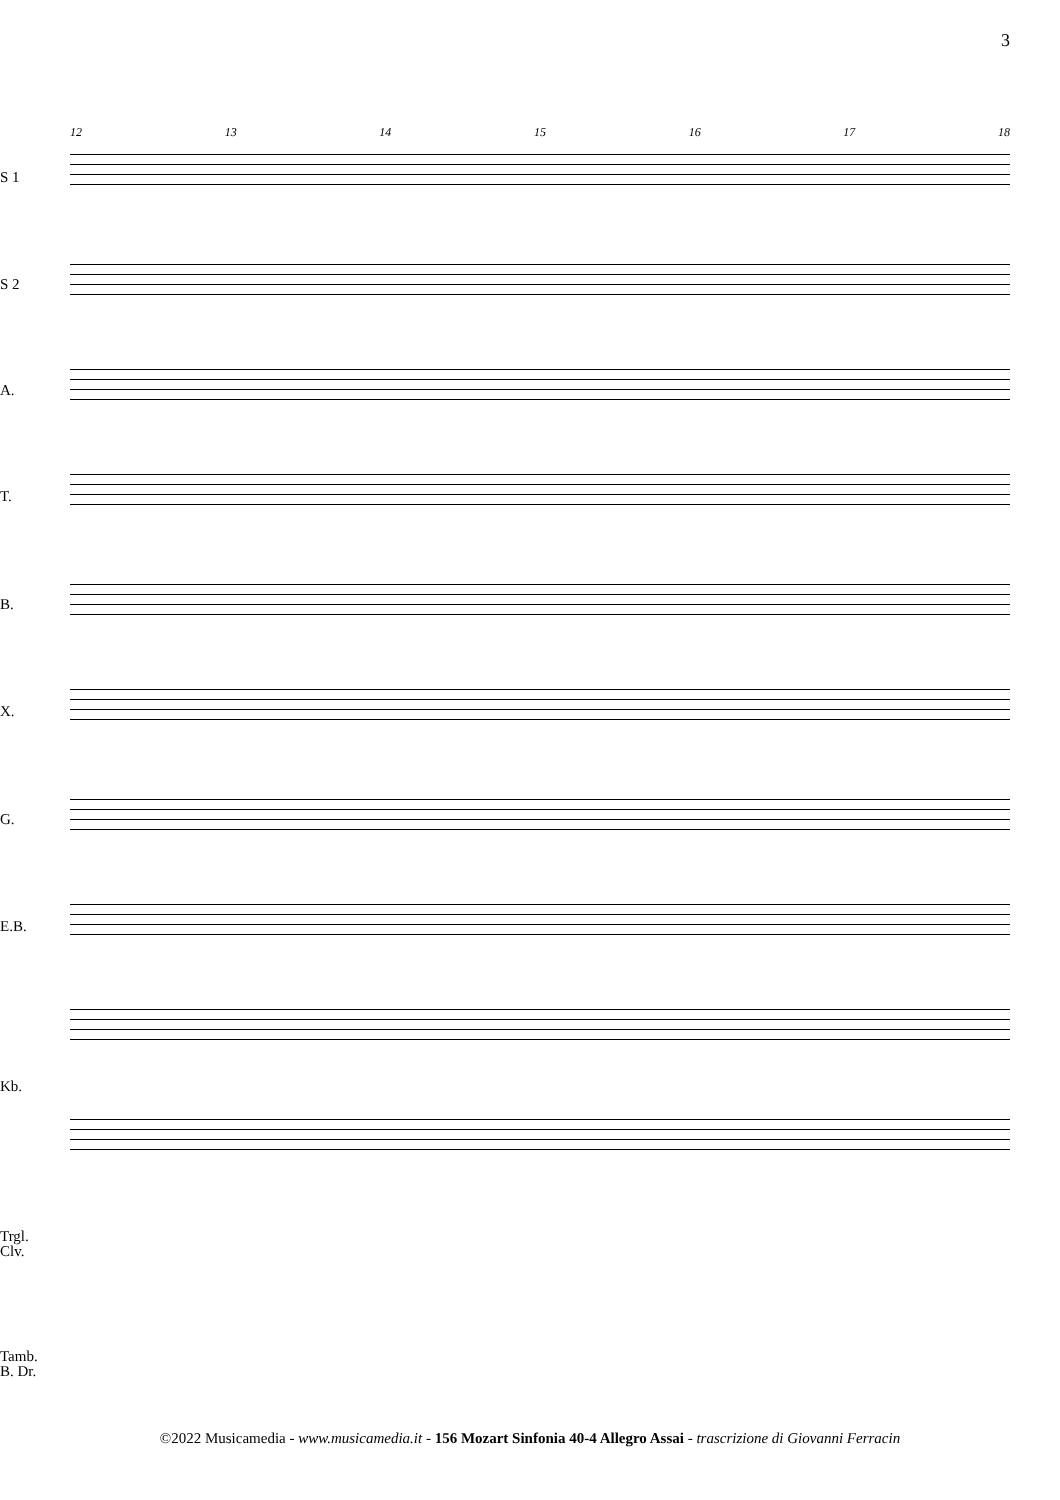3
12 13 14 15 16 17 18
S 1
S 2
A.
T.
B.
X.
G.
E.B.
Kb.
Trgl.
Clv.
Tamb.
B. Dr.
©2022 Musicamedia - www.musicamedia.it - 156 Mozart Sinfonia 40-4 Allegro Assai - trascrizione di Giovanni Ferracin